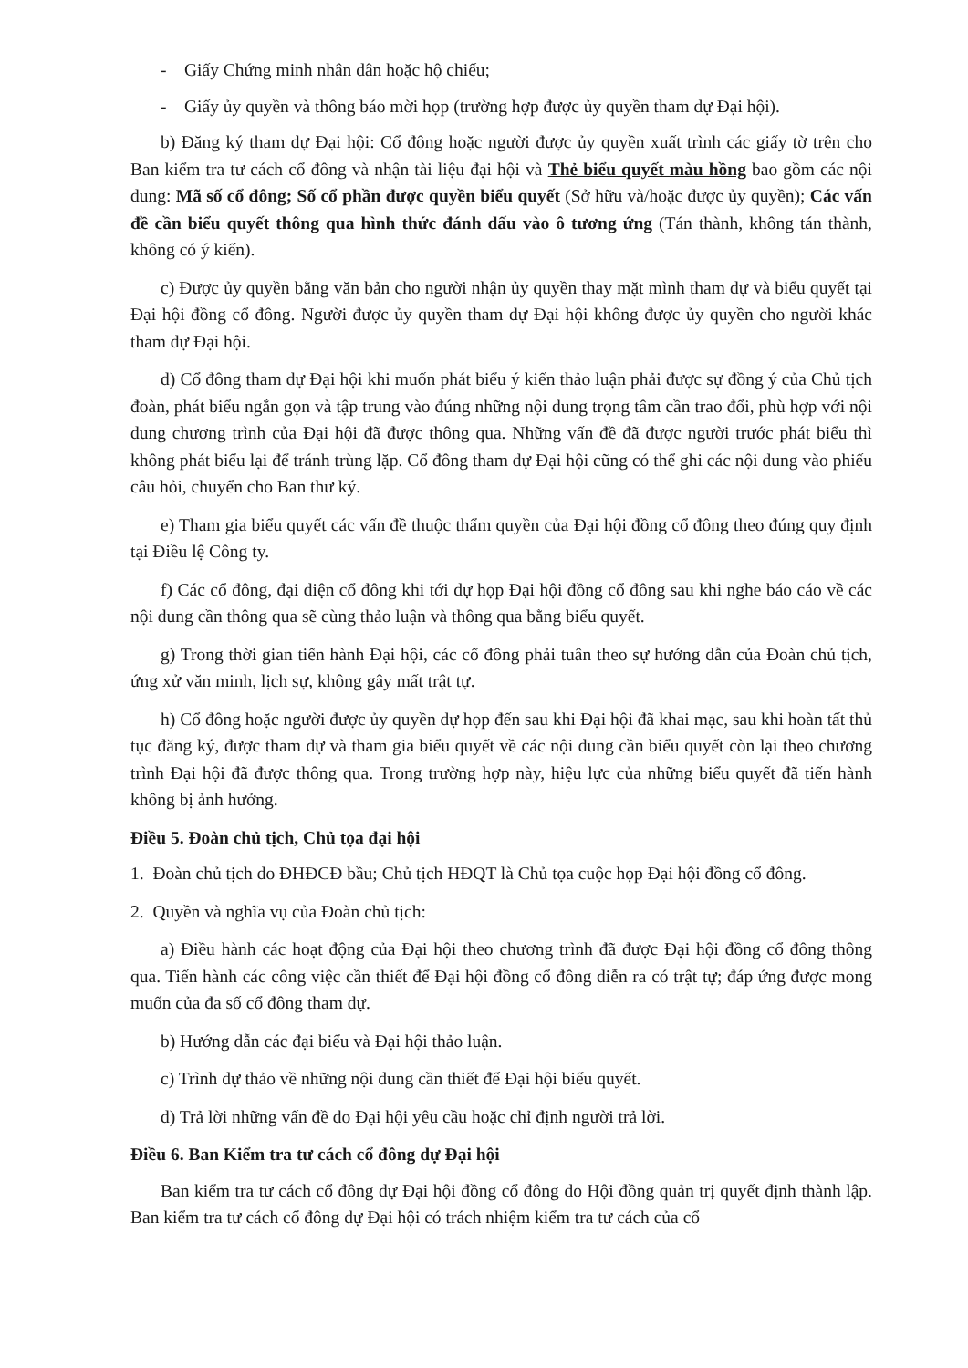- Giấy Chứng minh nhân dân hoặc hộ chiếu;
- Giấy ủy quyền và thông báo mời họp (trường hợp được ủy quyền tham dự Đại hội).
b) Đăng ký tham dự Đại hội: Cổ đông hoặc người được ủy quyền xuất trình các giấy tờ trên cho Ban kiểm tra tư cách cổ đông và nhận tài liệu đại hội và Thẻ biểu quyết màu hồng bao gồm các nội dung: Mã số cổ đông; Số cổ phần được quyền biểu quyết (Sở hữu và/hoặc được ủy quyền); Các vấn đề cần biểu quyết thông qua hình thức đánh dấu vào ô tương ứng (Tán thành, không tán thành, không có ý kiến).
c) Được ủy quyền bằng văn bản cho người nhận ủy quyền thay mặt mình tham dự và biểu quyết tại Đại hội đồng cổ đông. Người được ủy quyền tham dự Đại hội không được ủy quyền cho người khác tham dự Đại hội.
d) Cổ đông tham dự Đại hội khi muốn phát biểu ý kiến thảo luận phải được sự đồng ý của Chủ tịch đoàn, phát biểu ngắn gọn và tập trung vào đúng những nội dung trọng tâm cần trao đổi, phù hợp với nội dung chương trình của Đại hội đã được thông qua. Những vấn đề đã được người trước phát biểu thì không phát biểu lại để tránh trùng lặp. Cổ đông tham dự Đại hội cũng có thể ghi các nội dung vào phiếu câu hỏi, chuyển cho Ban thư ký.
e) Tham gia biểu quyết các vấn đề thuộc thẩm quyền của Đại hội đồng cổ đông theo đúng quy định tại Điều lệ Công ty.
f) Các cổ đông, đại diện cổ đông khi tới dự họp Đại hội đồng cổ đông sau khi nghe báo cáo về các nội dung cần thông qua sẽ cùng thảo luận và thông qua bằng biểu quyết.
g) Trong thời gian tiến hành Đại hội, các cổ đông phải tuân theo sự hướng dẫn của Đoàn chủ tịch, ứng xử văn minh, lịch sự, không gây mất trật tự.
h) Cổ đông hoặc người được ủy quyền dự họp đến sau khi Đại hội đã khai mạc, sau khi hoàn tất thủ tục đăng ký, được tham dự và tham gia biểu quyết về các nội dung cần biểu quyết còn lại theo chương trình Đại hội đã được thông qua. Trong trường hợp này, hiệu lực của những biểu quyết đã tiến hành không bị ảnh hưởng.
Điều 5. Đoàn chủ tịch, Chủ tọa đại hội
1. Đoàn chủ tịch do ĐHĐCĐ bầu; Chủ tịch HĐQT là Chủ tọa cuộc họp Đại hội đồng cổ đông.
2. Quyền và nghĩa vụ của Đoàn chủ tịch:
a) Điều hành các hoạt động của Đại hội theo chương trình đã được Đại hội đồng cổ đông thông qua. Tiến hành các công việc cần thiết để Đại hội đồng cổ đông diễn ra có trật tự; đáp ứng được mong muốn của đa số cổ đông tham dự.
b) Hướng dẫn các đại biểu và Đại hội thảo luận.
c) Trình dự thảo về những nội dung cần thiết để Đại hội biểu quyết.
d) Trả lời những vấn đề do Đại hội yêu cầu hoặc chỉ định người trả lời.
Điều 6. Ban Kiểm tra tư cách cổ đông dự Đại hội
Ban kiểm tra tư cách cổ đông dự Đại hội đồng cổ đông do Hội đồng quản trị quyết định thành lập. Ban kiểm tra tư cách cổ đông dự Đại hội có trách nhiệm kiểm tra tư cách của cổ